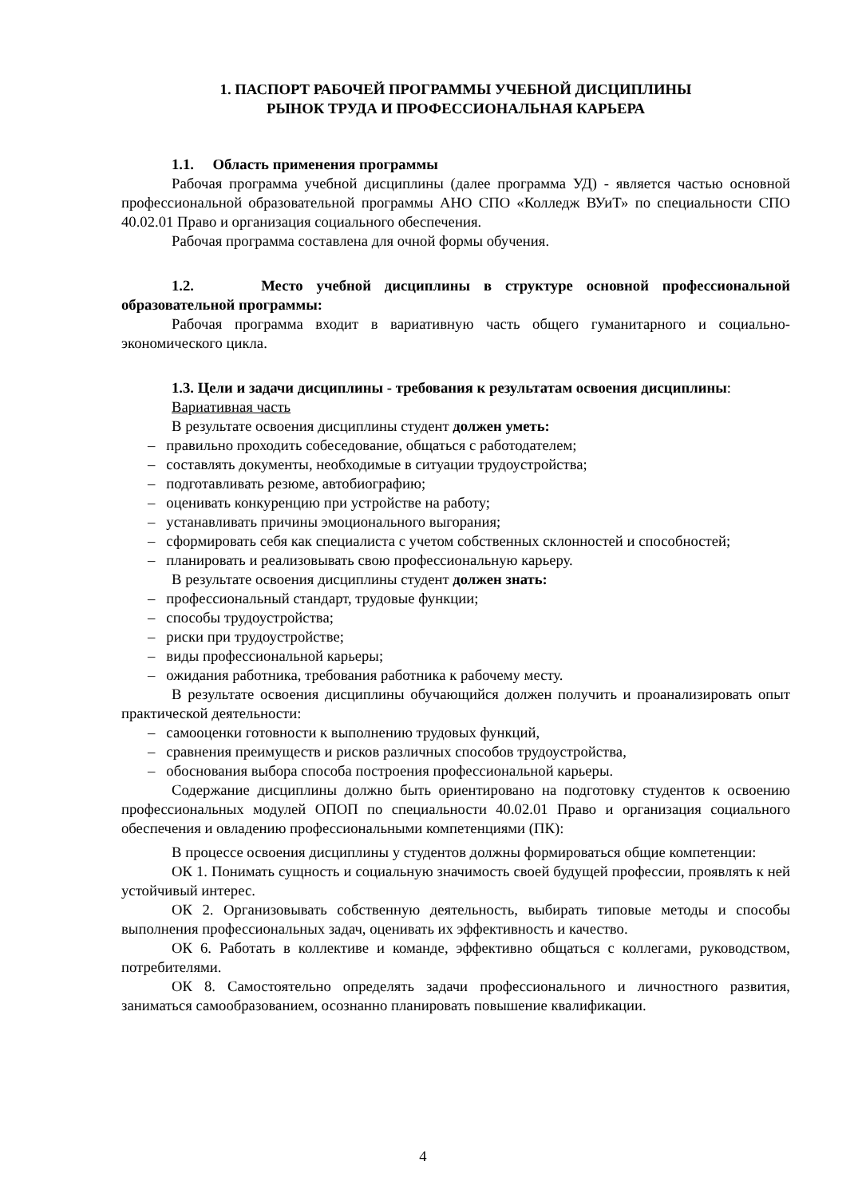1. ПАСПОРТ РАБОЧЕЙ ПРОГРАММЫ УЧЕБНОЙ ДИСЦИПЛИНЫ
РЫНОК ТРУДА И ПРОФЕССИОНАЛЬНАЯ КАРЬЕРА
1.1. Область применения программы
Рабочая программа учебной дисциплины (далее программа УД) - является частью основной профессиональной образовательной программы АНО СПО «Колледж ВУиТ» по специальности СПО 40.02.01 Право и организация социального обеспечения.
Рабочая программа составлена для очной формы обучения.
1.2. Место учебной дисциплины в структуре основной профессиональной образовательной программы:
Рабочая программа входит в вариативную часть общего гуманитарного и социально-экономического цикла.
1.3. Цели и задачи дисциплины - требования к результатам освоения дисциплины:
Вариативная часть
В результате освоения дисциплины студент должен уметь:
– правильно проходить собеседование, общаться с работодателем;
– составлять документы, необходимые в ситуации трудоустройства;
– подготавливать резюме, автобиографию;
– оценивать конкуренцию при устройстве на работу;
– устанавливать причины эмоционального выгорания;
– сформировать себя как специалиста с учетом собственных склонностей и способностей;
– планировать и реализовывать свою профессиональную карьеру.
В результате освоения дисциплины студент должен знать:
– профессиональный стандарт, трудовые функции;
– способы трудоустройства;
– риски при трудоустройстве;
– виды профессиональной карьеры;
– ожидания работника, требования работника к рабочему месту.
В результате освоения дисциплины обучающийся должен получить и проанализировать опыт практической деятельности:
– самооценки готовности к выполнению трудовых функций,
– сравнения преимуществ и рисков различных способов трудоустройства,
– обоснования выбора способа построения профессиональной карьеры.
Содержание дисциплины должно быть ориентировано на подготовку студентов к освоению профессиональных модулей ОПОП по специальности 40.02.01 Право и организация социального обеспечения и овладению профессиональными компетенциями (ПК):
В процессе освоения дисциплины у студентов должны формироваться общие компетенции:
ОК 1. Понимать сущность и социальную значимость своей будущей профессии, проявлять к ней устойчивый интерес.
ОК 2. Организовывать собственную деятельность, выбирать типовые методы и способы выполнения профессиональных задач, оценивать их эффективность и качество.
ОК 6. Работать в коллективе и команде, эффективно общаться с коллегами, руководством, потребителями.
ОК 8. Самостоятельно определять задачи профессионального и личностного развития, заниматься самообразованием, осознанно планировать повышение квалификации.
4